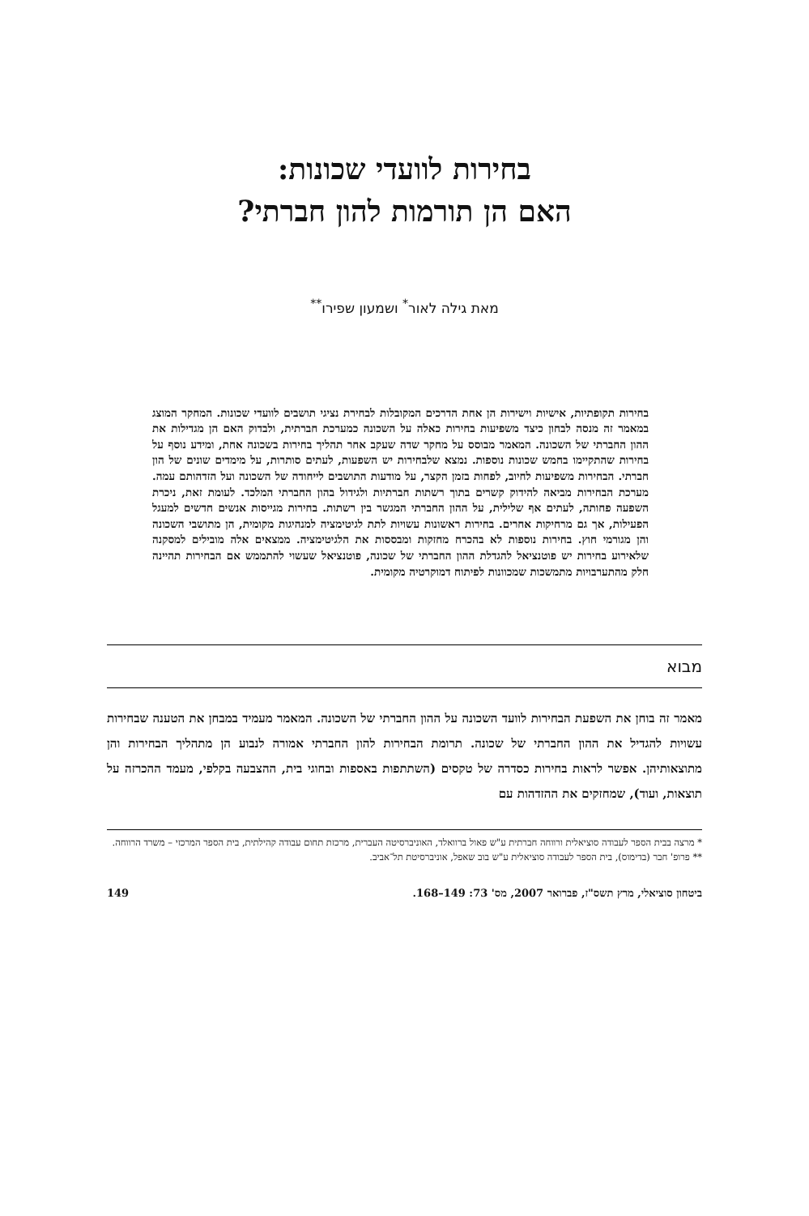בחירות לוועדי שכונות:
האם הן תורמות להון חברתי?
מאת גילה לאור<sup>*</sup> ושמעון שפירו<sup>**</sup>
בחירות תקופתיות, אישיות וישירות הן אחת הדרכים המקובלות לבחירת נציגי תושבים לוועדי שכונות. המחקר המוצג במאמר זה מנסה לבחון כיצד משפיעות בחירות כאלה על השכונה כמערכת חברתית, ולבדוק האם הן מגדילות את ההון החברתי של השכונה. המאמר מבוסס על מחקר שדה שעקב אחר תהליך בחירות בשכונה אחת, ומידע נוסף על בחירות שהתקיימו בחמש שכונות נוספות. נמצא שלבחירות יש השפעות, לעתים סותרות, על מימדים שונים של הון חברתי. הבחירות משפיעות לחיוב, לפחות בזמן הקצר, על מודעות התושבים לייחודה של השכונה ועל הזדהותם עמה. מערכת הבחירות מביאה להידוק קשרים בתוך רשתות חברתיות ולגידול בהון החברתי המלכד. לעומת זאת, ניכרת השפעה פחותה, לעתים אף שלילית, על ההון החברתי המגשר בין רשתות. בחירות מגייסות אנשים חדשים למעגל הפעילות, אך גם מרחיקות אחרים. בחירות ראשונות עשויות לתת לגיטימציה למנהיגות מקומית, הן מתושבי השכונה והן מגורמי חוץ. בחירות נוספות לא בהכרח מחזקות ומבססות את הלגיטימציה. ממצאים אלה מובילים למסקנה שלאירוע בחירות יש פוטנציאל להגדלת ההון החברתי של שכונה, פוטנציאל שעשוי להתממש אם הבחירות תהיינה חלק מהתערבויות מתמשכות שמכוונות לפיתוח דמוקרטיה מקומית.
מבוא
מאמר זה בוחן את השפעת הבחירות לוועד השכונה על ההון החברתי של השכונה. המאמר מעמיד במבחן את הטענה שבחירות עשויות להגדיל את ההון החברתי של שכונה. תרומת הבחירות להון החברתי אמורה לנבוע הן מתהליך הבחירות והן מתוצאותיהן. אפשר לראות בחירות כסדרה של טקסים (השתתפות באספות ובחוגי בית, ההצבעה בקלפי, מעמד ההכרזה על תוצאות, ועוד), שמחזקים את ההזדהות עם
* מרצה בבית הספר לעבודה סוציאלית ורווחה חברתית ע"ש פאול ברוואלד, האוניברסיטה העברית, מרכזת תחום עבודה קהילתית, בית הספר המרכזי – משרד הרווחה.
** פרופ' חבר (בדימוס), בית הספר לעבודה סוציאלית ע"ש בוב שאפל, אוניברסיטת תל־אביב.
ביטחון סוציאלי, מרץ תשס"ז, פברואר 2007, מס' 73: 149–168. 149